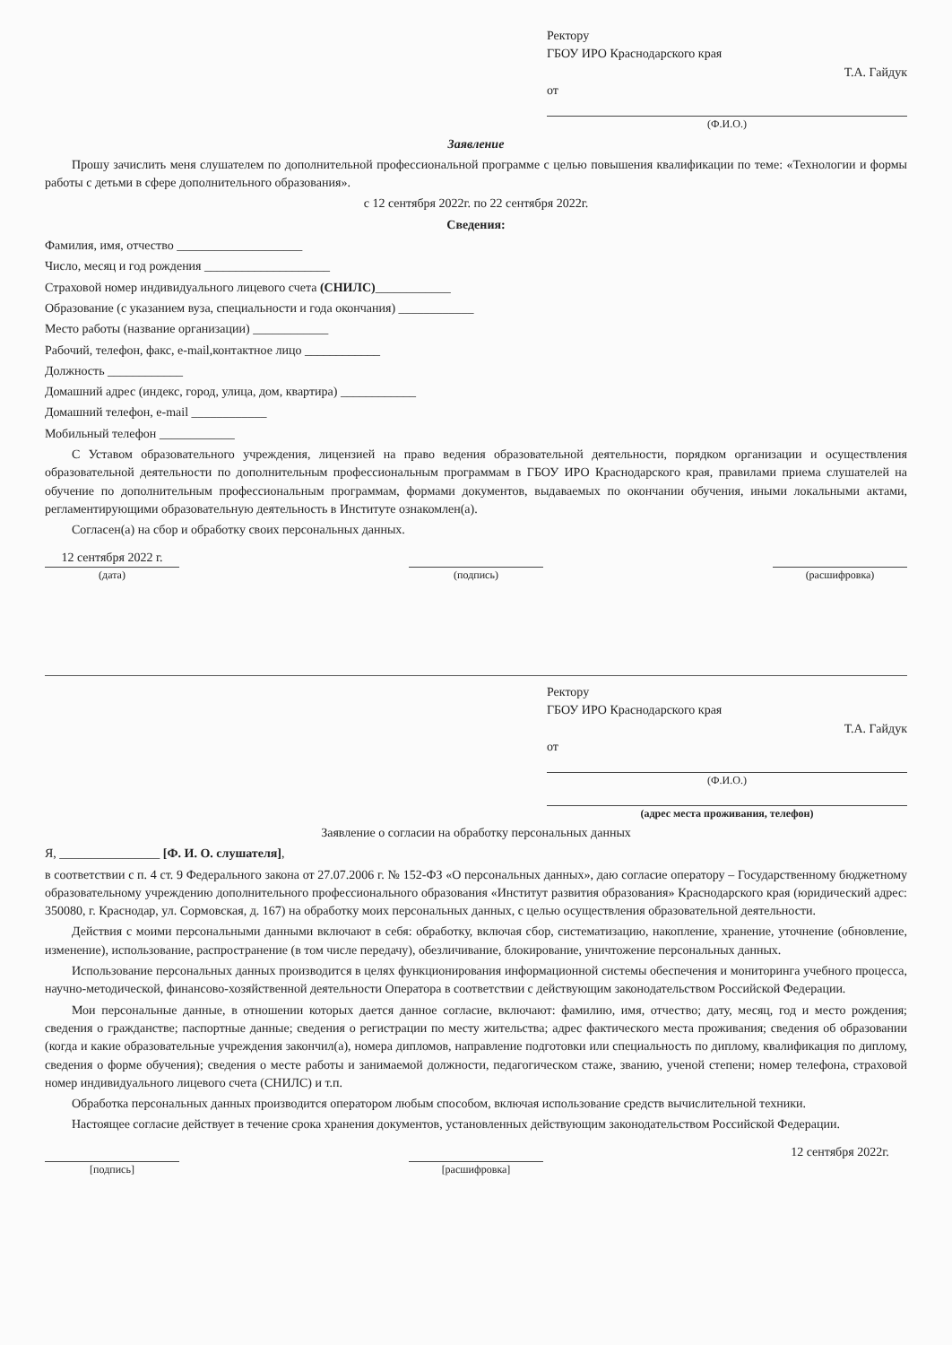Ректору
ГБОУ ИРО Краснодарского края
Т.А. Гайдук
от
(Ф.И.О.)
Заявление
Прошу зачислить меня слушателем по дополнительной профессиональной программе с целью повышения квалификации по теме: «Технологии и формы работы с детьми в сфере дополнительного образования».
с 12 сентября 2022г. по 22 сентября 2022г.
Сведения:
Фамилия, имя, отчество ____________________
Число, месяц и год рождения ____________________
Страховой номер индивидуального лицевого счета (СНИЛС)____________
Образование (с указанием вуза, специальности и года окончания) ____________
Место работы (название организации) ____________
Рабочий, телефон, факс, e-mail,контактное лицо ____________
Должность ____________
Домашний адрес (индекс, город, улица, дом, квартира) ____________
Домашний телефон, e-mail ____________
Мобильный телефон ____________
С Уставом образовательного учреждения, лицензией на право ведения образовательной деятельности, порядком организации и осуществления образовательной деятельности по дополнительным профессиональным программам в ГБОУ ИРО Краснодарского края, правилами приема слушателей на обучение по дополнительным профессиональным программам, формами документов, выдаваемых по окончании обучения, иными локальными актами, регламентирующими образовательную деятельность в Институте ознакомлен(а).
Согласен(а) на сбор и обработку своих персональных данных.
12 сентября 2022 г.
(дата)
(подпись)
(расшифровка)
Ректору
ГБОУ ИРО Краснодарского края
Т.А. Гайдук
от
(Ф.И.О.)
(адрес места проживания, телефон)
Заявление о согласии на обработку персональных данных
Я, ________________ [Ф. И. О. слушателя],
в соответствии с п. 4 ст. 9 Федерального закона от 27.07.2006 г. № 152-ФЗ «О персональных данных», даю согласие оператору – Государственному бюджетному образовательному учреждению дополнительного профессионального образования «Институт развития образования» Краснодарского края (юридический адрес: 350080, г. Краснодар, ул. Сормовская, д. 167) на обработку моих персональных данных, с целью осуществления образовательной деятельности.
Действия с моими персональными данными включают в себя: обработку, включая сбор, систематизацию, накопление, хранение, уточнение (обновление, изменение), использование, распространение (в том числе передачу), обезличивание, блокирование, уничтожение персональных данных.
Использование персональных данных производится в целях функционирования информационной системы обеспечения и мониторинга учебного процесса, научно-методической, финансово-хозяйственной деятельности Оператора в соответствии с действующим законодательством Российской Федерации.
Мои персональные данные, в отношении которых дается данное согласие, включают: фамилию, имя, отчество; дату, месяц, год и место рождения; сведения о гражданстве; паспортные данные; сведения о регистрации по месту жительства; адрес фактического места проживания; сведения об образовании (когда и какие образовательные учреждения закончил(а), номера дипломов, направление подготовки или специальность по диплому, квалификация по диплому, сведения о форме обучения); сведения о месте работы и занимаемой должности, педагогическом стаже, званию, ученой степени; номер телефона, страховой номер индивидуального лицевого счета (СНИЛС) и т.п.
Обработка персональных данных производится оператором любым способом, включая использование средств вычислительной техники.
Настоящее согласие действует в течение срока хранения документов, установленных действующим законодательством Российской Федерации.
[подпись]
[расшифровка]
12 сентября 2022г.